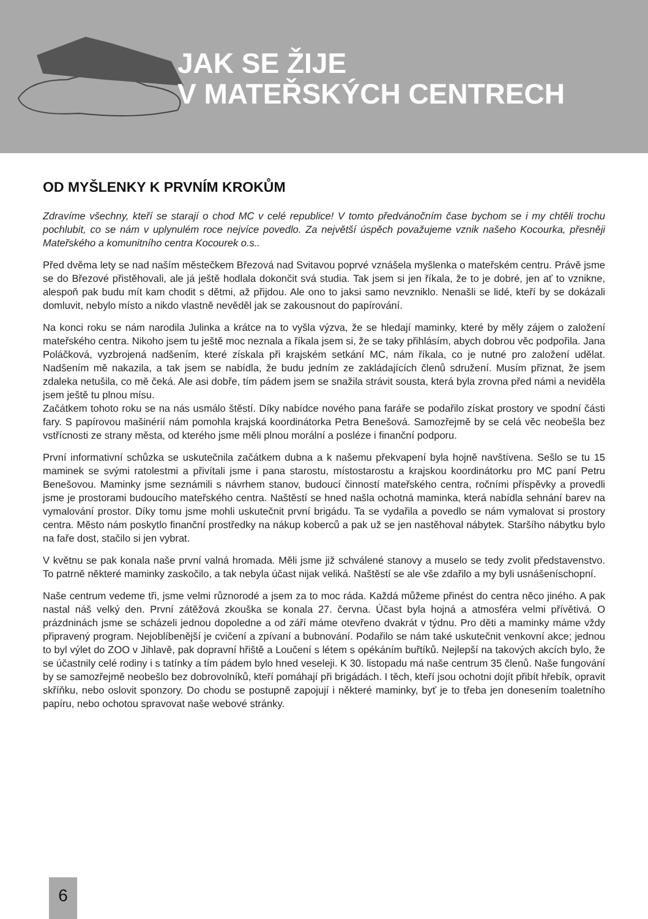JAK SE ŽIJE
V MATEŘSKÝCH CENTRECH
OD MYŠLENKY K PRVNÍM KROKŮM
Zdravíme všechny, kteří se starají o chod MC v celé republice! V tomto předvánočním čase bychom se i my chtěli trochu pochlubit, co se nám v uplynulém roce nejvíce povedlo. Za největší úspěch považujeme vznik našeho Kocourka, přesněji Mateřského a komunitního centra Kocourek o.s..
Před dvěma lety se nad naším městečkem Březová nad Svitavou poprvé vznášela myšlenka o mateřském centru. Právě jsme se do Březové přistěhovali, ale já ještě hodlala dokončit svá studia. Tak jsem si jen říkala, že to je dobré, jen ať to vznikne, alespoň pak budu mít kam chodit s dětmi, až přijdou. Ale ono to jaksi samo nevzniklo. Nenašli se lidé, kteří by se dokázali domluvit, nebylo místo a nikdo vlastně nevěděl jak se zakousnout do papírování.
Na konci roku se nám narodila Julinka a krátce na to vyšla výzva, že se hledají maminky, které by měly zájem o založení mateřského centra. Nikoho jsem tu ještě moc neznala a říkala jsem si, že se taky přihlásím, abych dobrou věc podpořila. Jana Poláčková, vyzbrojená nadšením, které získala při krajském setkání MC, nám říkala, co je nutné pro založení udělat. Nadšením mě nakazila, a tak jsem se nabídla, že budu jedním ze zakládajících členů sdružení. Musím přiznat, že jsem zdaleka netušila, co mě čeká. Ale asi dobře, tím pádem jsem se snažila strávit sousta, která byla zrovna před námi a neviděla jsem ještě tu plnou mísu.
Začátkem tohoto roku se na nás usmálo štěstí. Díky nabídce nového pana faráře se podařilo získat prostory ve spodní části fary. S papírovou mašinérií nám pomohla krajská koordinátorka Petra Benešová. Samozřejmě by se celá věc neobešla bez vstřícnosti ze strany města, od kterého jsme měli plnou morální a posléze i finanční podporu.
První informativní schůzka se uskutečnila začátkem dubna a k našemu překvapení byla hojně navštívena. Sešlo se tu 15 maminek se svými ratolestmi a přivítali jsme i pana starostu, místostarostu a krajskou koordinátorku pro MC paní Petru Benešovou. Maminky jsme seznámili s návrhem stanov, budoucí činností mateřského centra, ročními příspěvky a provedli jsme je prostorami budoucího mateřského centra. Naštěstí se hned našla ochotná maminka, která nabídla sehnání barev na vymalování prostor. Díky tomu jsme mohli uskutečnit první brigádu. Ta se vydařila a povedlo se nám vymalovat si prostory centra. Město nám poskytlo finanční prostředky na nákup koberců a pak už se jen nastěhoval nábytek. Staršího nábytku bylo na faře dost, stačilo si jen vybrat.
V květnu se pak konala naše první valná hromada. Měli jsme již schválené stanovy a muselo se tedy zvolit představenstvo. To patrně některé maminky zaskočilo, a tak nebyla účast nijak veliká. Naštěstí se ale vše zdařilo a my byli usnášeníschopní.
Naše centrum vedeme tři, jsme velmi různorodé a jsem za to moc ráda. Každá můžeme přinést do centra něco jiného. A pak nastal náš velký den. První zátěžová zkouška se konala 27. června. Účast byla hojná a atmosféra velmi přívětivá. O prázdninách jsme se scházeli jednou dopoledne a od září máme otevřeno dvakrát v týdnu. Pro děti a maminky máme vždy připravený program. Nejoblíbenější je cvičení a zpívaní a bubnování. Podařilo se nám také uskutečnit venkovní akce; jednou to byl výlet do ZOO v Jihlavě, pak dopravní hřiště a Loučení s létem s opékáním buřtíků. Nejlepší na takových akcích bylo, že se účastnily celé rodiny i s tatínky a tím pádem bylo hned veseleji. K 30. listopadu má naše centrum 35 členů. Naše fungování by se samozřejmě neobešlo bez dobrovolníků, kteří pomáhají při brigádách. I těch, kteří jsou ochotni dojít přibít hřebík, opravit skříňku, nebo oslovit sponzory. Do chodu se postupně zapojují i některé maminky, byť je to třeba jen donesením toaletního papíru, nebo ochotou spravovat naše webové stránky.
6